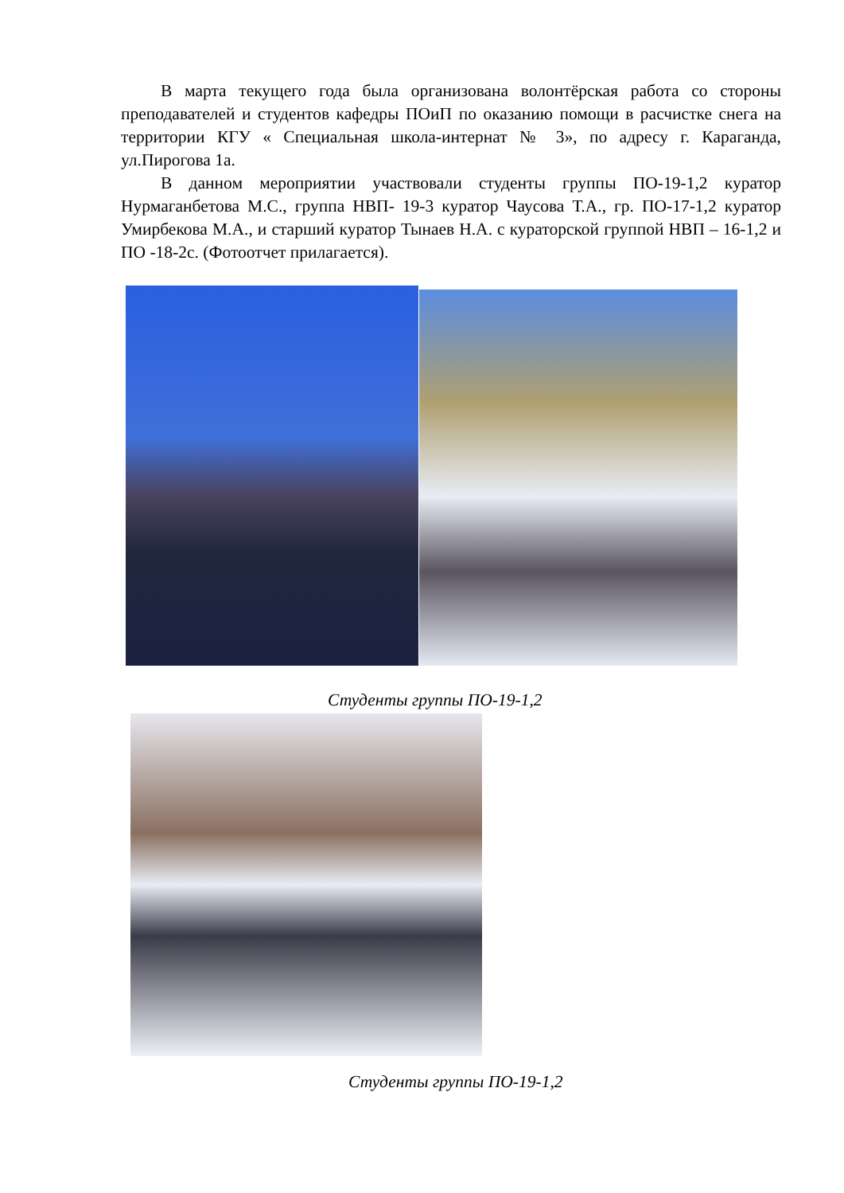В марта текущего года была организована волонтёрская работа со стороны преподавателей и студентов кафедры ПОиП по оказанию помощи в расчистке снега на территории КГУ « Специальная школа-интернат № 3», по адресу г. Караганда, ул.Пирогова 1а.
В данном мероприятии участвовали студенты группы ПО-19-1,2 куратор Нурмаганбетова М.С., группа НВП- 19-3 куратор Чаусова Т.А., гр. ПО-17-1,2 куратор Умирбекова М.А., и старший куратор Тынаев Н.А. с кураторской группой НВП – 16-1,2 и ПО -18-2с. (Фотоотчет прилагается).
Студенты группы ПО-19-1,2
Студенты группы ПО-19-1,2